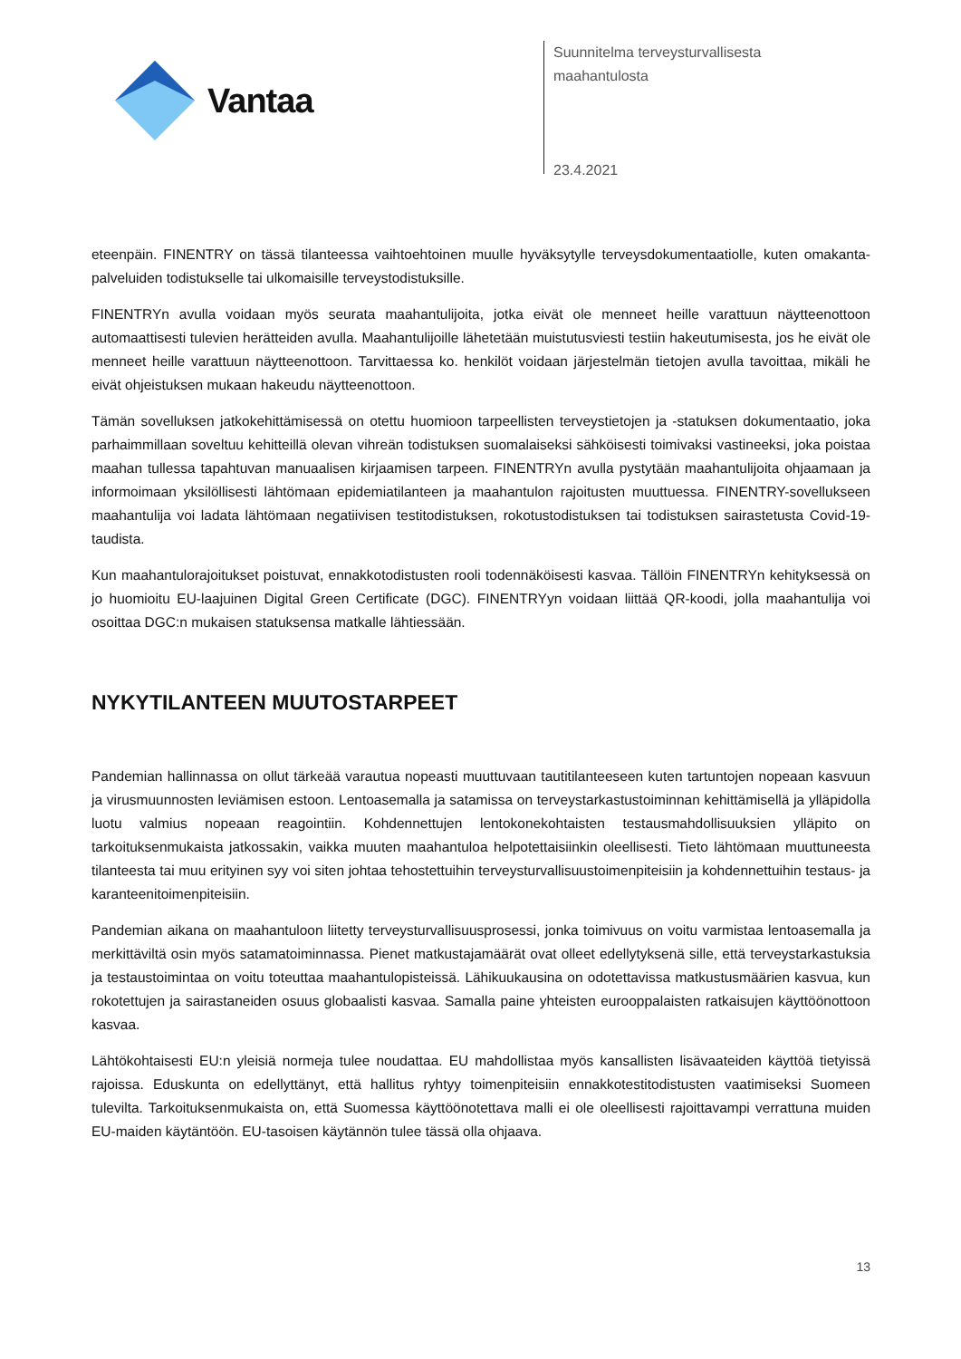Vantaa
Suunnitelma terveysturvallisesta
maahantulosta
23.4.2021
eteenpäin. FINENTRY on tässä tilanteessa vaihtoehtoinen muulle hyväksytylle terveysdokumentaatiolle, kuten omakanta-palveluiden todistukselle tai ulkomaisille terveystodistuksille.
FINENTRYn avulla voidaan myös seurata maahantulijoita, jotka eivät ole menneet heille varattuun näytteenottoon automaattisesti tulevien herätteiden avulla. Maahantulijoille lähetetään muistutusviesti testiin hakeutumisesta, jos he eivät ole menneet heille varattuun näytteenottoon. Tarvittaessa ko. henkilöt voidaan järjestelmän tietojen avulla tavoittaa, mikäli he eivät ohjeistuksen mukaan hakeudu näytteenottoon.
Tämän sovelluksen jatkokehittämisessä on otettu huomioon tarpeellisten terveystietojen ja -statuksen dokumentaatio, joka parhaimmillaan soveltuu kehitteillä olevan vihreän todistuksen suomalaiseksi sähköisesti toimivaksi vastineeksi, joka poistaa maahan tullessa tapahtuvan manuaalisen kirjaamisen tarpeen. FINENTRYn avulla pystytään maahantulijoita ohjaamaan ja informoimaan yksilöllisesti lähtömaan epidemiatilanteen ja maahantulon rajoitusten muuttuessa. FINENTRY-sovellukseen maahantulija voi ladata lähtömaan negatiivisen testitodistuksen, rokotustodistuksen tai todistuksen sairastetusta Covid-19-taudista.
Kun maahantulorajoitukset poistuvat, ennakkotodistusten rooli todennäköisesti kasvaa. Tällöin FINENTRYn kehityksessä on jo huomioitu EU-laajuinen Digital Green Certificate (DGC). FINENTRYyn voidaan liittää QR-koodi, jolla maahantulija voi osoittaa DGC:n mukaisen statuksensa matkalle lähtiessään.
NYKYTILANTEEN MUUTOSTARPEET
Pandemian hallinnassa on ollut tärkeää varautua nopeasti muuttuvaan tautitilanteeseen kuten tartuntojen nopeaan kasvuun ja virusmuunnosten leviämisen estoon. Lentoasemalla ja satamissa on terveystarkastustoiminnan kehittämisellä ja ylläpidolla luotu valmius nopeaan reagointiin. Kohdennettujen lentokonekohtaisten testausmahdollisuuksien ylläpito on tarkoituksenmukaista jatkossakin, vaikka muuten maahantuloa helpotettaisiinkin oleellisesti. Tieto lähtömaan muuttuneesta tilanteesta tai muu erityinen syy voi siten johtaa tehostettuihin terveysturvallisuustoimenpiteisiin ja kohdennettuihin testaus- ja karanteenitoimenpiteisiin.
Pandemian aikana on maahantuloon liitetty terveysturvallisuusprosessi, jonka toimivuus on voitu varmistaa lentoasemalla ja merkittäviltä osin myös satamatoiminnassa. Pienet matkustajamäärät ovat olleet edellytyksenä sille, että terveystarkastuksia ja testaustoimintaa on voitu toteuttaa maahantulopisteissä. Lähikuukausina on odotettavissa matkustusmäärien kasvua, kun rokotettujen ja sairastaneiden osuus globaalisti kasvaa. Samalla paine yhteisten eurooppalaisten ratkaisujen käyttöönottoon kasvaa.
Lähtökohtaisesti EU:n yleisiä normeja tulee noudattaa. EU mahdollistaa myös kansallisten lisävaateiden käyttöä tietyissä rajoissa. Eduskunta on edellyttänyt, että hallitus ryhtyy toimenpiteisiin ennakkotestitodistusten vaatimiseksi Suomeen tulevilta. Tarkoituksenmukaista on, että Suomessa käyttöönotettava malli ei ole oleellisesti rajoittavampi verrattuna muiden EU-maiden käytäntöön. EU-tasoisen käytännön tulee tässä olla ohjaava.
13